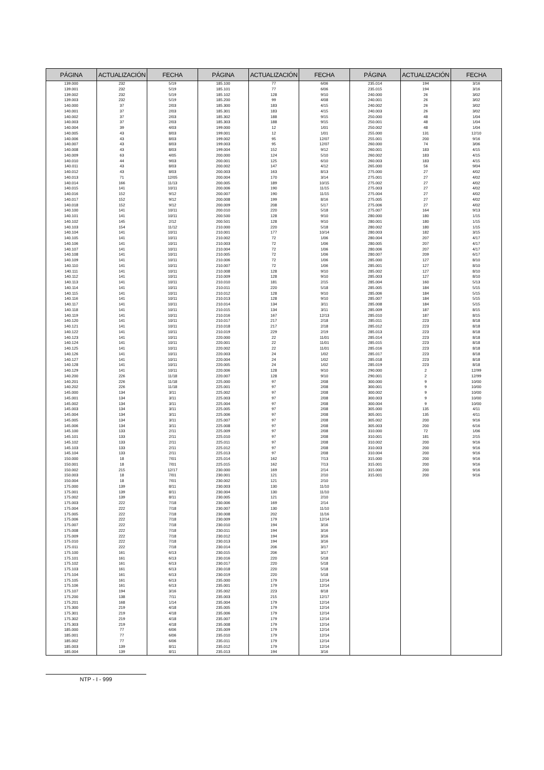| PÁGINA | ACTUALIZACIÓN | FECHA | PÁGINA | ACTUALIZACIÓN | FECHA | PÁGINA | ACTUALIZACIÓN | FECHA |
| --- | --- | --- | --- | --- | --- | --- | --- | --- |
| 139.000 | 232 | 5/19 | 185.100 | 77 | 6/06 | 235.014 | 194 | 3/16 |
| 139.001 | 232 | 5/19 | 185.101 | 77 | 6/06 | 235.015 | 194 | 3/16 |
| 139.002 | 232 | 5/19 | 185.102 | 128 | 9/10 | 240.000 | 26 | 3/02 |
| 139.003 | 232 | 5/19 | 185.200 | 99 | 4/08 | 240.001 | 26 | 3/02 |
| 140.000 | 37 | 2/03 | 185.300 | 183 | 4/15 | 240.002 | 26 | 3/02 |
| 140.001 | 37 | 2/03 | 185.301 | 183 | 4/15 | 240.003 | 26 | 3/02 |
| 140.002 | 37 | 2/03 | 185.302 | 188 | 9/15 | 250.000 | 48 | 1/04 |
| 140.003 | 37 | 2/03 | 185.303 | 188 | 9/15 | 250.001 | 48 | 1/04 |
| 140.004 | 39 | 4/03 | 199.000 | 12 | 1/01 | 250.002 | 48 | 1/04 |
| 140.005 | 43 | 8/03 | 199.001 | 12 | 1/01 | 255.000 | 131 | 12/10 |
| 140.006 | 43 | 8/03 | 199.002 | 95 | 12/07 | 255.001 | 200 | 9/16 |
| 140.007 | 43 | 8/03 | 199.003 | 95 | 12/07 | 260.000 | 74 | 3/06 |
| 140.008 | 43 | 8/03 | 199.004 | 152 | 9/12 | 260.001 | 183 | 4/15 |
| 140.009 | 63 | 4/05 | 200.000 | 124 | 5/10 | 260.002 | 183 | 4/15 |
| 140.010 | 44 | 9/03 | 200.001 | 125 | 6/10 | 260.003 | 183 | 4/15 |
| 140.011 | 43 | 8/03 | 200.002 | 147 | 4/12 | 265.000 | 56 | 9/04 |
| 140.012 | 43 | 8/03 | 200.003 | 163 | 8/13 | 275.000 | 27 | 4/02 |
| 140.013 | 71 | 12/05 | 200.004 | 170 | 3/14 | 275.001 | 27 | 4/02 |
| 140.014 | 166 | 11/13 | 200.005 | 189 | 10/15 | 275.002 | 27 | 4/02 |
| 140.015 | 141 | 10/11 | 200.006 | 190 | 11/15 | 275.003 | 27 | 4/02 |
| 140.016 | 152 | 9/12 | 200.007 | 190 | 11/15 | 275.004 | 27 | 4/02 |
| 140.017 | 152 | 9/12 | 200.008 | 199 | 8/16 | 275.005 | 27 | 4/02 |
| 140.018 | 152 | 9/12 | 200.009 | 208 | 5/17 | 275.006 | 27 | 4/02 |
| 140.100 | 141 | 10/11 | 200.010 | 220 | 5/18 | 275.007 | 164 | 9/13 |
| 140.101 | 141 | 10/11 | 200.500 | 128 | 9/10 | 280.000 | 180 | 1/15 |
| 140.102 | 145 | 2/12 | 200.501 | 128 | 9/10 | 280.001 | 180 | 1/15 |
| 140.103 | 154 | 11/12 | 210.000 | 220 | 5/18 | 280.002 | 180 | 1/15 |
| 140.104 | 141 | 10/11 | 210.001 | 177 | 10/14 | 280.003 | 182 | 3/15 |
| 140.105 | 141 | 10/11 | 210.002 | 72 | 1/06 | 280.004 | 207 | 4/17 |
| 140.106 | 141 | 10/11 | 210.003 | 72 | 1/06 | 280.005 | 207 | 4/17 |
| 140.107 | 141 | 10/11 | 210.004 | 72 | 1/06 | 280.006 | 207 | 4/17 |
| 140.108 | 141 | 10/11 | 210.005 | 72 | 1/06 | 280.007 | 209 | 6/17 |
| 140.109 | 141 | 10/11 | 210.006 | 72 | 1/06 | 285.000 | 127 | 8/10 |
| 140.110 | 141 | 10/11 | 210.007 | 72 | 1/06 | 285.001 | 127 | 8/10 |
| 140.111 | 141 | 10/11 | 210.008 | 128 | 9/10 | 285.002 | 127 | 8/10 |
| 140.112 | 141 | 10/11 | 210.009 | 128 | 9/10 | 285.003 | 127 | 8/10 |
| 140.113 | 141 | 10/11 | 210.010 | 181 | 2/15 | 285.004 | 160 | 5/13 |
| 140.114 | 141 | 10/11 | 210.011 | 220 | 5/18 | 285.005 | 184 | 5/15 |
| 140.115 | 141 | 10/11 | 210.012 | 128 | 9/10 | 285.006 | 184 | 5/15 |
| 140.116 | 141 | 10/11 | 210.013 | 128 | 9/10 | 285.007 | 184 | 5/15 |
| 140.117 | 141 | 10/11 | 210.014 | 134 | 3/11 | 285.008 | 184 | 5/15 |
| 140.118 | 141 | 10/11 | 210.015 | 134 | 3/11 | 285.009 | 187 | 8/15 |
| 140.119 | 141 | 10/11 | 210.016 | 167 | 12/13 | 285.010 | 187 | 8/15 |
| 140.120 | 141 | 10/11 | 210.017 | 217 | 2/18 | 285.011 | 223 | 8/18 |
| 140.121 | 141 | 10/11 | 210.018 | 217 | 2/18 | 285.012 | 223 | 8/18 |
| 140.122 | 141 | 10/11 | 210.019 | 229 | 2/19 | 285.013 | 223 | 8/18 |
| 140.123 | 141 | 10/11 | 220.000 | 22 | 11/01 | 285.014 | 223 | 8/18 |
| 140.124 | 141 | 10/11 | 220.001 | 22 | 11/01 | 285.015 | 223 | 8/18 |
| 140.125 | 141 | 10/11 | 220.002 | 22 | 11/01 | 285.016 | 223 | 8/18 |
| 140.126 | 141 | 10/11 | 220.003 | 24 | 1/02 | 285.017 | 223 | 8/18 |
| 140.127 | 141 | 10/11 | 220.004 | 24 | 1/02 | 285.018 | 223 | 8/18 |
| 140.128 | 141 | 10/11 | 220.005 | 24 | 1/02 | 285.019 | 223 | 8/18 |
| 140.129 | 141 | 10/11 | 220.006 | 128 | 9/10 | 290.000 | 2 | 12/99 |
| 140.200 | 226 | 11/18 | 220.007 | 128 | 9/10 | 290.001 | 2 | 12/99 |
| 140.201 | 226 | 11/18 | 225.000 | 97 | 2/08 | 300.000 | 9 | 10/00 |
| 140.202 | 226 | 11/18 | 225.001 | 97 | 2/08 | 300.001 | 9 | 10/00 |
| 145.000 | 134 | 3/11 | 225.002 | 97 | 2/08 | 300.002 | 9 | 10/00 |
| 145.001 | 134 | 3/11 | 225.003 | 97 | 2/08 | 300.003 | 9 | 10/00 |
| 145.002 | 134 | 3/11 | 225.004 | 97 | 2/08 | 300.004 | 9 | 10/00 |
| 145.003 | 134 | 3/11 | 225.005 | 97 | 2/08 | 305.000 | 135 | 4/11 |
| 145.004 | 134 | 3/11 | 225.006 | 97 | 2/08 | 305.001 | 135 | 4/11 |
| 145.005 | 134 | 3/11 | 225.007 | 97 | 2/08 | 305.002 | 200 | 9/16 |
| 145.006 | 134 | 3/11 | 225.008 | 97 | 2/08 | 305.003 | 200 | 6/16 |
| 145.100 | 133 | 2/11 | 225.009 | 97 | 2/08 | 310.000 | 72 | 1/06 |
| 145.101 | 133 | 2/11 | 225.010 | 97 | 2/08 | 310.001 | 181 | 2/15 |
| 145.102 | 133 | 2/11 | 225.011 | 97 | 2/08 | 310.002 | 200 | 9/16 |
| 145.103 | 133 | 2/11 | 225.012 | 97 | 2/08 | 310.003 | 200 | 9/16 |
| 145.104 | 133 | 2/11 | 225.013 | 97 | 2/08 | 310.004 | 200 | 9/16 |
| 150.000 | 18 | 7/01 | 225.014 | 162 | 7/13 | 315.000 | 200 | 9/16 |
| 150.001 | 18 | 7/01 | 225.015 | 162 | 7/13 | 315.001 | 200 | 9/16 |
| 150.002 | 215 | 12/17 | 230.000 | 169 | 2/14 | 315.000 | 200 | 9/16 |
| 150.003 | 18 | 7/01 | 230.001 | 121 | 2/10 | 315.001 | 200 | 9/16 |
| 150.004 | 18 | 7/01 | 230.002 | 121 | 2/10 | | | |
| 175.000 | 139 | 8/11 | 230.003 | 130 | 11/10 | | | |
| 175.001 | 139 | 8/11 | 230.004 | 130 | 11/10 | | | |
| 175.002 | 139 | 8/11 | 230.005 | 121 | 2/10 | | | |
| 175.003 | 222 | 7/18 | 230.006 | 169 | 2/14 | | | |
| 175.004 | 222 | 7/18 | 230.007 | 130 | 11/10 | | | |
| 175.005 | 222 | 7/18 | 230.008 | 202 | 11/16 | | | |
| 175.006 | 222 | 7/18 | 230.009 | 179 | 12/14 | | | |
| 175.007 | 222 | 7/18 | 230.010 | 194 | 3/16 | | | |
| 175.008 | 222 | 7/18 | 230.011 | 194 | 3/16 | | | |
| 175.009 | 222 | 7/18 | 230.012 | 194 | 3/16 | | | |
| 175.010 | 222 | 7/18 | 230.013 | 194 | 3/16 | | | |
| 175.011 | 222 | 7/18 | 230.014 | 206 | 3/17 | | | |
| 175.100 | 161 | 6/13 | 230.015 | 206 | 3/17 | | | |
| 175.101 | 161 | 6/13 | 230.016 | 220 | 5/18 | | | |
| 175.102 | 161 | 6/13 | 230.017 | 220 | 5/18 | | | |
| 175.103 | 161 | 6/13 | 230.018 | 220 | 5/18 | | | |
| 175.104 | 161 | 6/13 | 230.019 | 220 | 5/18 | | | |
| 175.105 | 161 | 6/13 | 235.000 | 179 | 12/14 | | | |
| 175.106 | 161 | 6/13 | 235.001 | 179 | 12/14 | | | |
| 175.107 | 194 | 3/16 | 235.002 | 223 | 8/18 | | | |
| 175.200 | 138 | 7/11 | 235.003 | 215 | 12/17 | | | |
| 175.201 | 168 | 1/14 | 235.004 | 179 | 12/14 | | | |
| 175.300 | 219 | 4/18 | 235.005 | 179 | 12/14 | | | |
| 175.301 | 219 | 4/18 | 235.006 | 179 | 12/14 | | | |
| 175.302 | 219 | 4/18 | 235.007 | 179 | 12/14 | | | |
| 175.303 | 219 | 4/18 | 235.008 | 179 | 12/14 | | | |
| 185.000 | 77 | 6/06 | 235.009 | 179 | 12/14 | | | |
| 185.001 | 77 | 6/06 | 235.010 | 179 | 12/14 | | | |
| 185.002 | 77 | 6/06 | 235.011 | 179 | 12/14 | | | |
| 185.003 | 139 | 8/11 | 235.012 | 179 | 12/14 | | | |
| 185.004 | 139 | 8/11 | 235.013 | 194 | 3/16 | | | |
NTP - I - 999